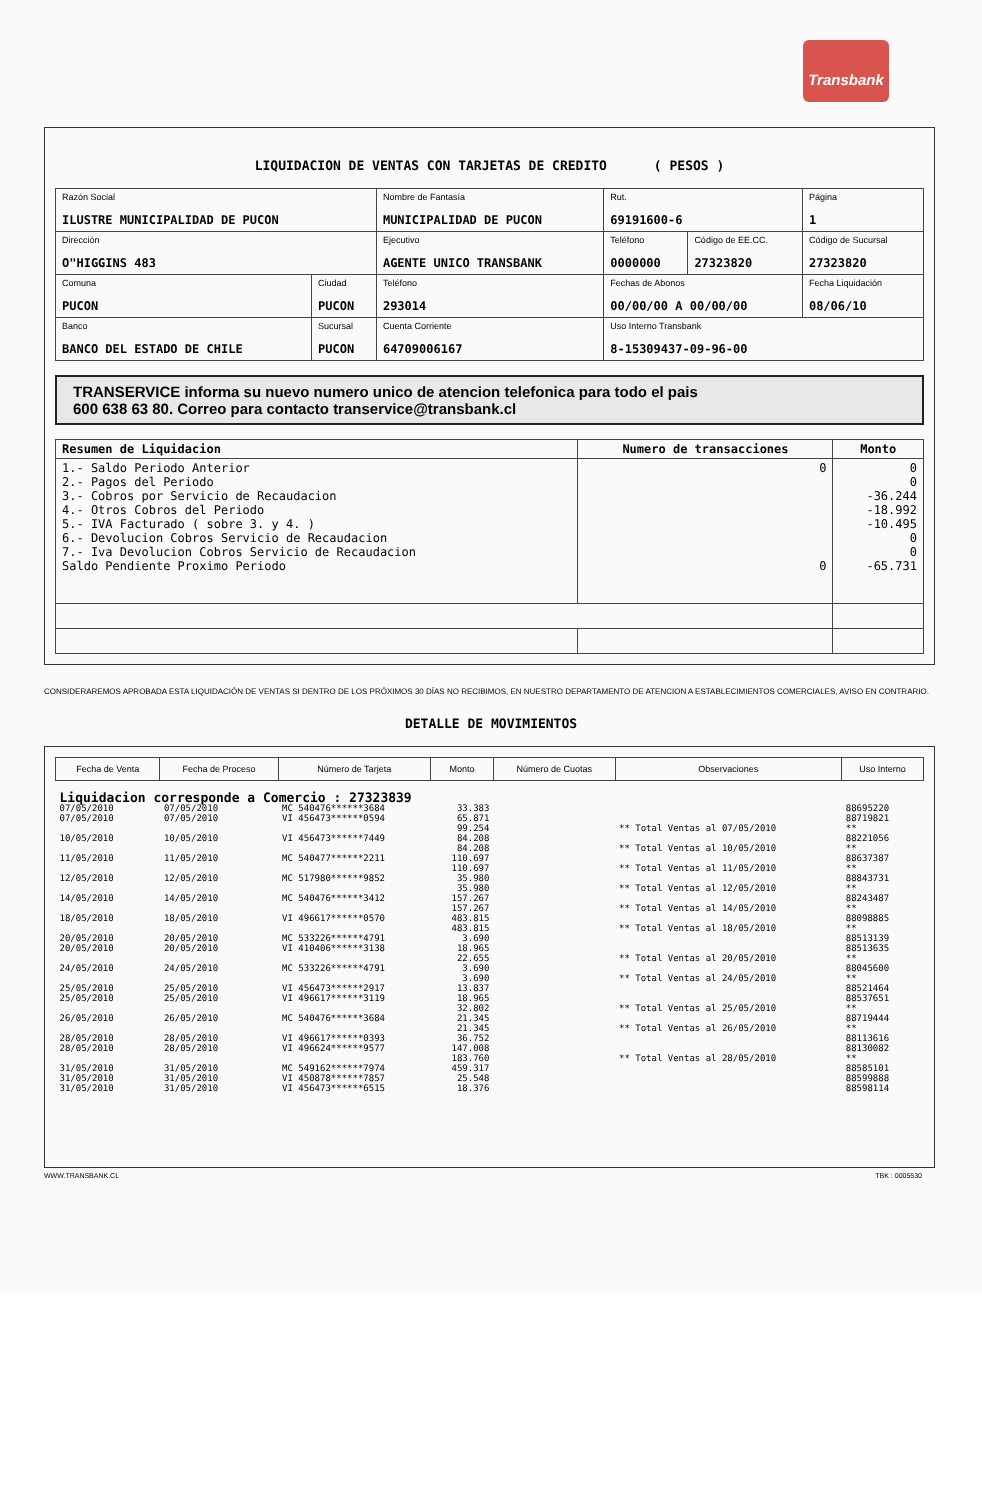Transbank
LIQUIDACION DE VENTAS CON TARJETAS DE CREDITO ( PESOS )
| Razón Social ILUSTRE MUNICIPALIDAD DE PUCON | | Nombre de Fantasía MUNICIPALIDAD DE PUCON | | Rut. 69191600-6 | | Página 1 |
| Dirección O"HIGGINS 483 | | Ejecutivo AGENTE UNICO TRANSBANK | | Teléfono 0000000 | Código de EE.CC. 27323820 | Código de Sucursal 27323820 |
| Comuna PUCON | Ciudad PUCON | Teléfono 293014 | Fechas de Abonos 00/00/00 A 00/00/00 | | | Fecha Liquidación 08/06/10 |
| Banco BANCO DEL ESTADO DE CHILE | Sucursal PUCON | Cuenta Corriente 64709006167 | | Uso Interno Transbank 8-15309437-09-96-00 | | |
TRANSERVICE informa su nuevo numero unico de atencion telefonica para todo el pais
600 638 63 80. Correo para contacto transervice@transbank.cl
| Resumen de Liquidacion | Numero de transacciones | Monto |
| --- | --- | --- |
| 1.- Saldo Periodo Anterior 2.- Pagos del Periodo 3.- Cobros por Servicio de Recaudacion 4.- Otros Cobros del Periodo 5.- IVA Facturado ( sobre 3. y 4. ) 6.- Devolucion Cobros Servicio de Recaudacion 7.- Iva Devolucion Cobros Servicio de Recaudacion Saldo Pendiente Proximo Periodo | 0 0 | 0 0 -36.244 -18.992 -10.495 0 0 -65.731 |
CONSIDERAREMOS APROBADA ESTA LIQUIDACIÓN DE VENTAS SI DENTRO DE LOS PRÓXIMOS 30 DÍAS NO RECIBIMOS, EN NUESTRO DEPARTAMENTO DE ATENCION A ESTABLECIMIENTOS COMERCIALES, AVISO EN CONTRARIO.
DETALLE DE MOVIMIENTOS
| Fecha de Venta | Fecha de Proceso | Número de Tarjeta | Monto | Número de Cuotas | Observaciones | Uso Interno |
| --- | --- | --- | --- | --- | --- | --- |
| Liquidacion corresponde a Comercio : 27323839 | | | | | | |
| 07/05/2010 | 07/05/2010 | MC 540476******3684 | 33.383 | | | 88695220 |
| 07/05/2010 | 07/05/2010 | VI 456473******0594 | 65.871 | | | 88719821 |
| | | | 99.254 | | ** Total Ventas al 07/05/2010 | ** |
| 10/05/2010 | 10/05/2010 | VI 456473******7449 | 84.208 | | | 88221056 |
| | | | 84.208 | | ** Total Ventas al 10/05/2010 | ** |
| 11/05/2010 | 11/05/2010 | MC 540477******2211 | 110.697 | | | 88637387 |
| | | | 110.697 | | ** Total Ventas al 11/05/2010 | ** |
| 12/05/2010 | 12/05/2010 | MC 517980******9852 | 35.980 | | | 88843731 |
| | | | 35.980 | | ** Total Ventas al 12/05/2010 | ** |
| 14/05/2010 | 14/05/2010 | MC 540476******3412 | 157.267 | | | 88243487 |
| | | | 157.267 | | ** Total Ventas al 14/05/2010 | ** |
| 18/05/2010 | 18/05/2010 | VI 496617******0570 | 483.815 | | | 88098885 |
| | | | 483.815 | | ** Total Ventas al 18/05/2010 | ** |
| 20/05/2010 | 20/05/2010 | MC 533226******4791 | 3.690 | | | 88513139 |
| 20/05/2010 | 20/05/2010 | VI 410406******3138 | 18.965 | | | 88513635 |
| | | | 22.655 | | ** Total Ventas al 20/05/2010 | ** |
| 24/05/2010 | 24/05/2010 | MC 533226******4791 | 3.690 | | | 88045600 |
| | | | 3.690 | | ** Total Ventas al 24/05/2010 | ** |
| 25/05/2010 | 25/05/2010 | VI 456473******2917 | 13.837 | | | 88521464 |
| 25/05/2010 | 25/05/2010 | VI 496617******3119 | 18.965 | | | 88537651 |
| | | | 32.802 | | ** Total Ventas al 25/05/2010 | ** |
| 26/05/2010 | 26/05/2010 | MC 540476******3684 | 21.345 | | | 88719444 |
| | | | 21.345 | | ** Total Ventas al 26/05/2010 | ** |
| 28/05/2010 | 28/05/2010 | VI 496617******0393 | 36.752 | | | 88113616 |
| 28/05/2010 | 28/05/2010 | VI 496624******9577 | 147.008 | | | 88130082 |
| | | | 183.760 | | ** Total Ventas al 28/05/2010 | ** |
| 31/05/2010 | 31/05/2010 | MC 549162******7974 | 459.317 | | | 88585101 |
| 31/05/2010 | 31/05/2010 | VI 450878******7857 | 25.548 | | | 88599888 |
| 31/05/2010 | 31/05/2010 | VI 456473******6515 | 18.376 | | | 88598114 |
WWW.TRANSBANK.CL TBK : 0005530